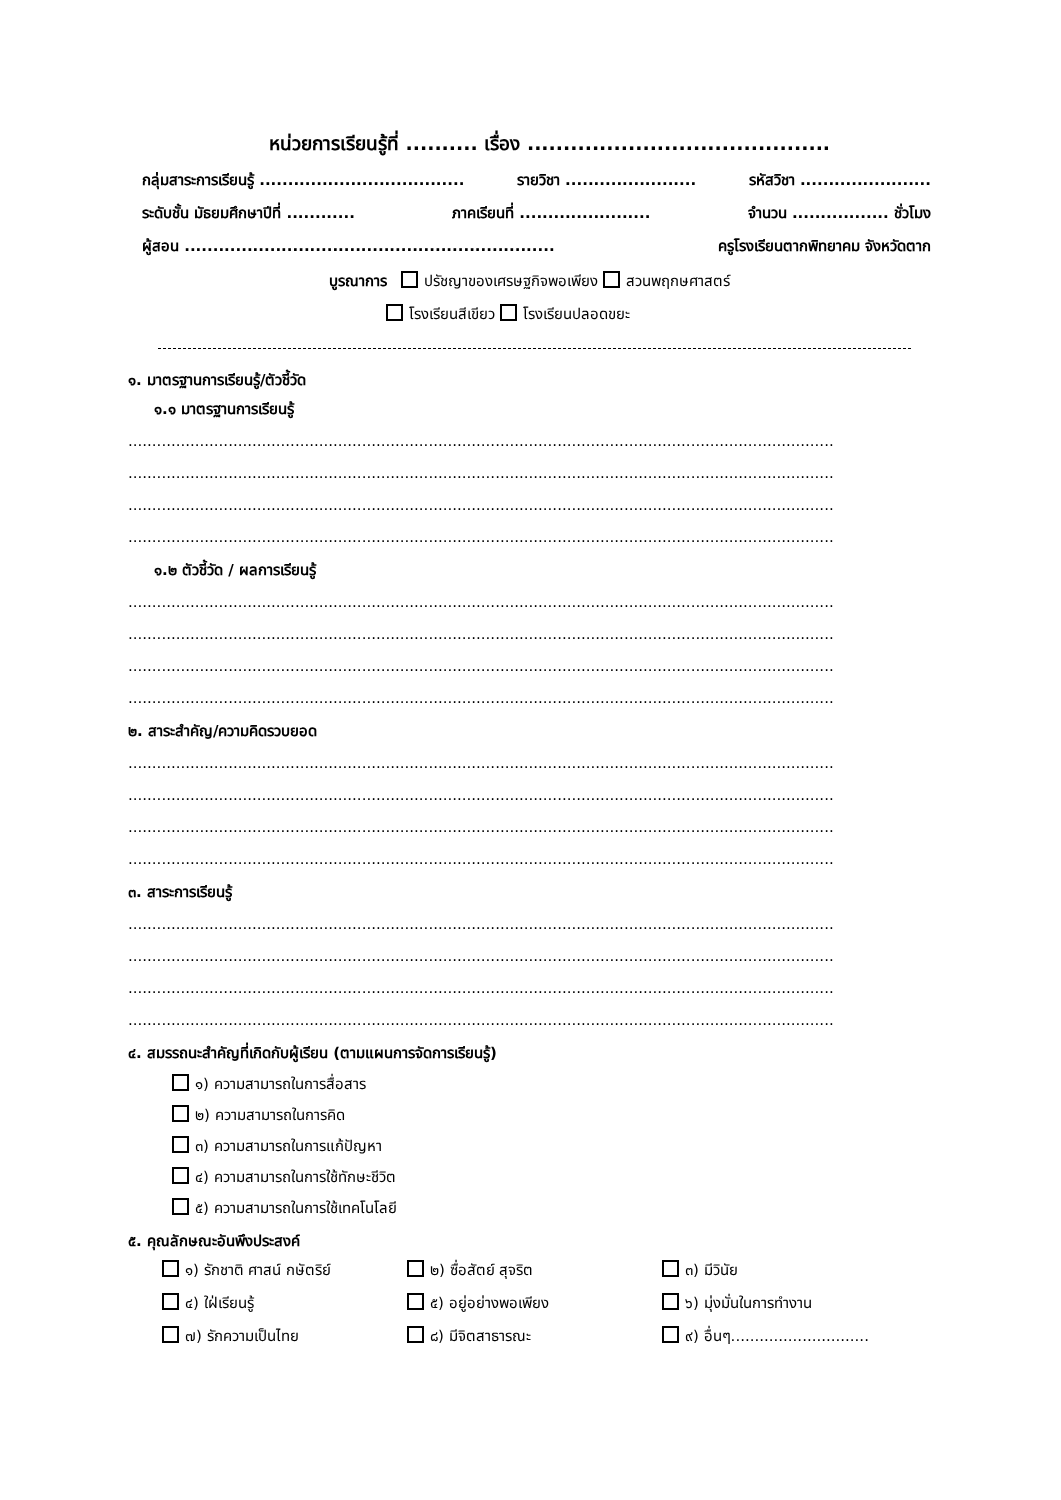หน่วยการเรียนรู้ที่ .......... เรื่อง ..........................................
กลุ่มสาระการเรียนรู้ .................................... รายวิชา ....................... รหัสวิชา .......................
ระดับชั้น มัธยมศึกษาปีที่ ............ ภาคเรียนที่ ....................... จำนวน ................. ชั่วโมง
ผู้สอน ................................................................. ครูโรงเรียนตากพิทยาคม จังหวัดตาก
บูรณาการ ปรัชญาของเศรษฐกิจพอเพียง สวนพฤกษศาสตร์
โรงเรียนสีเขียว โรงเรียนปลอดขยะ
๑. มาตรฐานการเรียนรู้/ตัวชี้วัด
๑.๑ มาตรฐานการเรียนรู้
....................................................................................................................................................
....................................................................................................................................................
....................................................................................................................................................
....................................................................................................................................................
๑.๒ ตัวชี้วัด / ผลการเรียนรู้
....................................................................................................................................................
....................................................................................................................................................
....................................................................................................................................................
....................................................................................................................................................
๒. สาระสำคัญ/ความคิดรวบยอด
....................................................................................................................................................
....................................................................................................................................................
....................................................................................................................................................
....................................................................................................................................................
๓. สาระการเรียนรู้
....................................................................................................................................................
....................................................................................................................................................
....................................................................................................................................................
....................................................................................................................................................
๔. สมรรถนะสำคัญที่เกิดกับผู้เรียน (ตามแผนการจัดการเรียนรู้)
๑) ความสามารถในการสื่อสาร
๒) ความสามารถในการคิด
๓) ความสามารถในการแก้ปัญหา
๔) ความสามารถในการใช้ทักษะชีวิต
๕) ความสามารถในการใช้เทคโนโลยี
๕. คุณลักษณะอันพึงประสงค์
๑) รักชาติ ศาสน์ กษัตริย์
๒) ซื่อสัตย์ สุจริต
๓) มีวินัย
๔) ใฝ่เรียนรู้
๕) อยู่อย่างพอเพียง
๖) มุ่งมั่นในการทำงาน
๗) รักความเป็นไทย
๘) มีจิตสาธารณะ
๙) อื่นๆ.............................